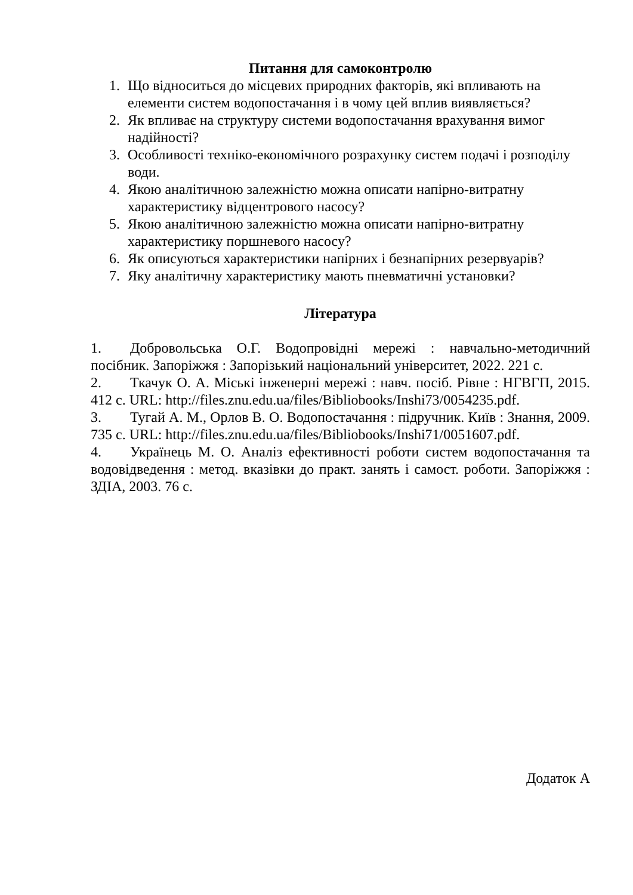Питання для самоконтролю
1. Що відноситься до місцевих природних факторів, які впливають на елементи систем водопостачання і в чому цей вплив виявляється?
2. Як впливає на структуру системи водопостачання врахування вимог надійності?
3. Особливості техніко-економічного розрахунку систем подачі і розподілу води.
4. Якою аналітичною залежністю можна описати напірно-витратну характеристику відцентрового насосу?
5. Якою аналітичною залежністю можна описати напірно-витратну характеристику поршневого насосу?
6. Як описуються характеристики напірних і безнапірних резервуарів?
7. Яку аналітичну характеристику мають пневматичні установки?
Література
1. Добровольська О.Г. Водопровідні мережі : навчально-методичний посібник. Запоріжжя : Запорізький національний університет, 2022. 221 с.
2. Ткачук О. А. Міські інженерні мережі : навч. посіб. Рівне : НГВГП, 2015. 412 с. URL: http://files.znu.edu.ua/files/Bibliobooks/Inshi73/0054235.pdf.
3. Тугай А. М., Орлов В. О. Водопостачання : підручник. Київ : Знання, 2009. 735 с. URL: http://files.znu.edu.ua/files/Bibliobooks/Inshi71/0051607.pdf.
4. Українець М. О. Аналіз ефективності роботи систем водопостачання та водовідведення : метод. вказівки до практ. занять і самост. роботи. Запоріжжя : ЗДІА, 2003. 76 с.
Додаток А